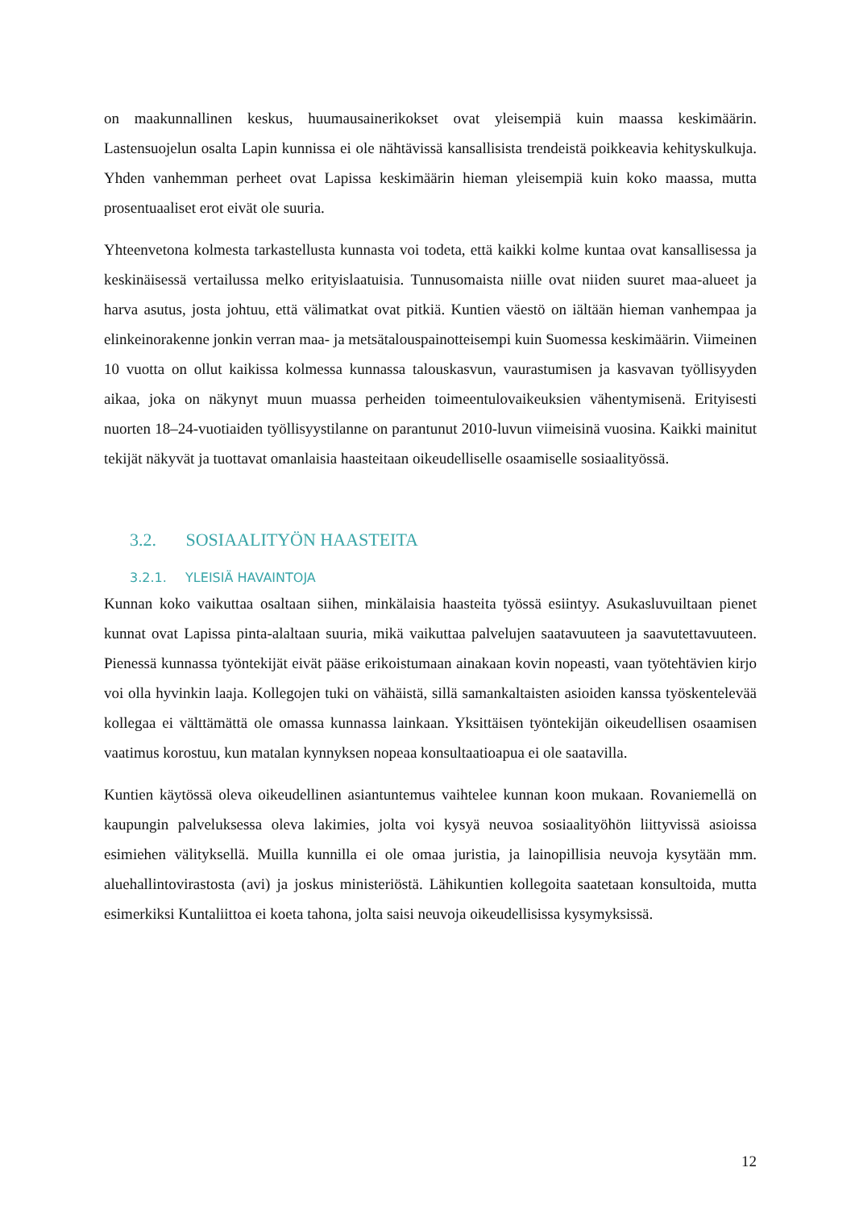on maakunnallinen keskus, huumausainerikokset ovat yleisempiä kuin maassa keskimäärin. Lastensuojelun osalta Lapin kunnissa ei ole nähtävissä kansallisista trendeistä poikkeavia kehityskulkuja. Yhden vanhemman perheet ovat Lapissa keskimäärin hieman yleisempiä kuin koko maassa, mutta prosentuaaliset erot eivät ole suuria.
Yhteenvetona kolmesta tarkastellusta kunnasta voi todeta, että kaikki kolme kuntaa ovat kansallisessa ja keskinäisessä vertailussa melko erityislaatuisia. Tunnusomaista niille ovat niiden suuret maa-alueet ja harva asutus, josta johtuu, että välimatkat ovat pitkiä. Kuntien väestö on iältään hieman vanhempaa ja elinkeinorakenne jonkin verran maa- ja metsätalouspainotteisempi kuin Suomessa keskimäärin. Viimeinen 10 vuotta on ollut kaikissa kolmessa kunnassa talouskasvun, vaurastumisen ja kasvavan työllisyyden aikaa, joka on näkynyt muun muassa perheiden toimeentulovaikeuksien vähentymisenä. Erityisesti nuorten 18–24-vuotiaiden työllisyystilanne on parantunut 2010-luvun viimeisinä vuosina. Kaikki mainitut tekijät näkyvät ja tuottavat omanlaisia haasteitaan oikeudelliselle osaamiselle sosiaalityössä.
3.2. SOSIAALITYÖN HAASTEITA
3.2.1. YLEISIÄ HAVAINTOJA
Kunnan koko vaikuttaa osaltaan siihen, minkälaisia haasteita työssä esiintyy. Asukasluvuiltaan pienet kunnat ovat Lapissa pinta-alaltaan suuria, mikä vaikuttaa palvelujen saatavuuteen ja saavutettavuuteen. Pienessä kunnassa työntekijät eivät pääse erikoistumaan ainakaan kovin nopeasti, vaan työtehtävien kirjo voi olla hyvinkin laaja. Kollegojen tuki on vähäistä, sillä samankaltaisten asioiden kanssa työskentelevää kollegaa ei välttämättä ole omassa kunnassa lainkaan. Yksittäisen työntekijän oikeudellisen osaamisen vaatimus korostuu, kun matalan kynnyksen nopeaa konsultaatioapua ei ole saatavilla.
Kuntien käytössä oleva oikeudellinen asiantuntemus vaihtelee kunnan koon mukaan. Rovaniemellä on kaupungin palveluksessa oleva lakimies, jolta voi kysyä neuvoa sosiaalityöhön liittyvissä asioissa esimiehen välityksellä. Muilla kunnilla ei ole omaa juristia, ja lainopillisia neuvoja kysytään mm. aluehallintovirastosta (avi) ja joskus ministeriöstä. Lähikuntien kollegoita saatetaan konsultoida, mutta esimerkiksi Kuntaliittoa ei koeta tahona, jolta saisi neuvoja oikeudellisissa kysymyksissä.
12